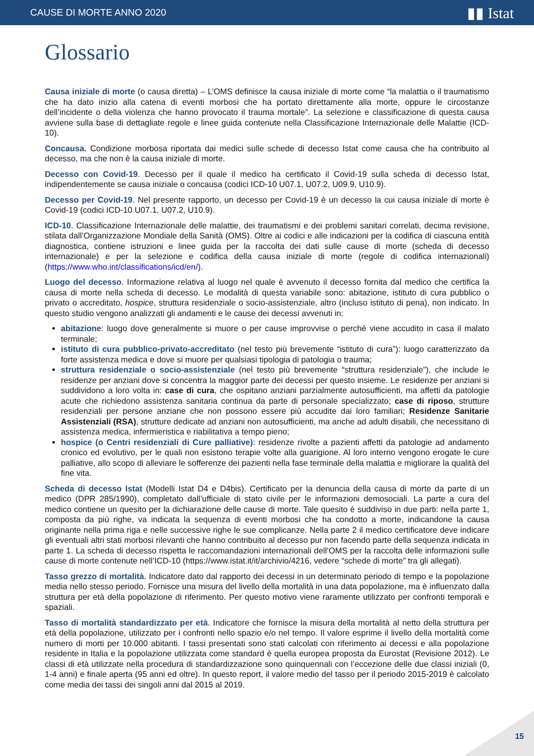CAUSE DI MORTE ANNO 2020 ▮▮ Istat
Glossario
Causa iniziale di morte (o causa diretta) – L’OMS definisce la causa iniziale di morte come “la malattia o il traumatismo che ha dato inizio alla catena di eventi morbosi che ha portato direttamente alla morte, oppure le circostanze dell’incidente o della violenza che hanno provocato il trauma mortale”. La selezione e classificazione di questa causa avviene sulla base di dettagliate regole e linee guida contenute nella Classificazione Internazionale delle Malattie (ICD-10).
Concausa. Condizione morbosa riportata dai medici sulle schede di decesso Istat come causa che ha contribuito al decesso, ma che non è la causa iniziale di morte.
Decesso con Covid-19. Decesso per il quale il medico ha certificato il Covid-19 sulla scheda di decesso Istat, indipendentemente se causa iniziale o concausa (codici ICD-10 U07.1, U07.2, U09.9, U10.9).
Decesso per Covid-19. Nel presente rapporto, un decesso per Covid-19 è un decesso la cui causa iniziale di morte è Covid-19 (codici ICD-10 U07.1, U07.2, U10.9).
ICD-10. Classificazione Internazionale delle malattie, dei traumatismi e dei problemi sanitari correlati, decima revisione, stilata dall’Organizzazione Mondiale della Sanità (OMS). Oltre ai codici e alle indicazioni per la codifica di ciascuna entità diagnostica, contiene istruzioni e linee guida per la raccolta dei dati sulle cause di morte (scheda di decesso internazionale) e per la selezione e codifica della causa iniziale di morte (regole di codifica internazionali) (https://www.who.int/classifications/icd/en/).
Luogo del decesso. Informazione relativa al luogo nel quale è avvenuto il decesso fornita dal medico che certifica la causa di morte nella scheda di decesso. Le modalità di questa variabile sono: abitazione, istituto di cura pubblico o privato o accreditato, hospice, struttura residenziale o socio-assistenziale, altro (incluso istituto di pena), non indicato. In questo studio vengono analizzati gli andamenti e le cause dei decessi avvenuti in:
abitazione: luogo dove generalmente si muore o per cause improvvise o perché viene accudito in casa il malato terminale;
istituto di cura pubblico-privato-accreditato (nel testo più brevemente “istituto di cura”): luogo caratterizzato da forte assistenza medica e dove si muore per qualsiasi tipologia di patologia o trauma;
struttura residenziale o socio-assistenziale (nel testo più brevemente “struttura residenziale”), che include le residenze per anziani dove si concentra la maggior parte dei decessi per questo insieme. Le residenze per anziani si suddividono a loro volta in: case di cura, che ospitano anziani parzialmente autosufficienti, ma affetti da patologie acute che richiedono assistenza sanitaria continua da parte di personale specializzato; case di riposo, strutture residenziali per persone anziane che non possono essere più accudite dai loro familiari; Residenze Sanitarie Assistenziali (RSA), strutture dedicate ad anziani non autosufficienti, ma anche ad adulti disabili, che necessitano di assistenza medica, infermieristica e riabilitativa a tempo pieno;
hospice (o Centri residenziali di Cure palliative): residenze rivolte a pazienti affetti da patologie ad andamento cronico ed evolutivo, per le quali non esistono terapie volte alla guarigione. Al loro interno vengono erogate le cure palliative, allo scopo di alleviare le sofferenze dei pazienti nella fase terminale della malattia e migliorare la qualità del fine vita.
Scheda di decesso Istat (Modelli Istat D4 e D4bis). Certificato per la denuncia della causa di morte da parte di un medico (DPR 285/1990), completato dall’ufficiale di stato civile per le informazioni demosociali. La parte a cura del medico contiene un quesito per la dichiarazione delle cause di morte. Tale quesito è suddiviso in due parti: nella parte 1, composta da più righe, va indicata la sequenza di eventi morbosi che ha condotto a morte, indicandone la causa originante nella prima riga e nelle successive righe le sue complicanze. Nella parte 2 il medico certificatore deve indicare gli eventuali altri stati morbosi rilevanti che hanno contribuito al decesso pur non facendo parte della sequenza indicata in parte 1. La scheda di decesso rispetta le raccomandazioni internazionali dell’OMS per la raccolta delle informazioni sulle cause di morte contenute nell’ICD-10 (https://www.istat.it/it/archivio/4216, vedere “schede di morte” tra gli allegati).
Tasso grezzo di mortalità. Indicatore dato dal rapporto dei decessi in un determinato periodo di tempo e la popolazione media nello stesso periodo. Fornisce una misura del livello della mortalità in una data popolazione, ma è influenzato dalla struttura per età della popolazione di riferimento. Per questo motivo viene raramente utilizzato per confronti temporali e spaziali.
Tasso di mortalità standardizzato per età. Indicatore che fornisce la misura della mortalità al netto della struttura per età della popolazione, utilizzato per i confronti nello spazio e/o nel tempo. Il valore esprime il livello della mortalità come numero di morti per 10.000 abitanti. I tassi presentati sono stati calcolati con riferimento ai decessi e alla popolazione residente in Italia e la popolazione utilizzata come standard è quella europea proposta da Eurostat (Revisione 2012). Le classi di età utilizzate nella procedura di standardizzazione sono quinquennali con l’eccezione delle due classi iniziali (0, 1-4 anni) e finale aperta (95 anni ed oltre). In questo report, il valore medio del tasso per il periodo 2015-2019 è calcolato come media dei tassi dei singoli anni dal 2015 al 2019.
15